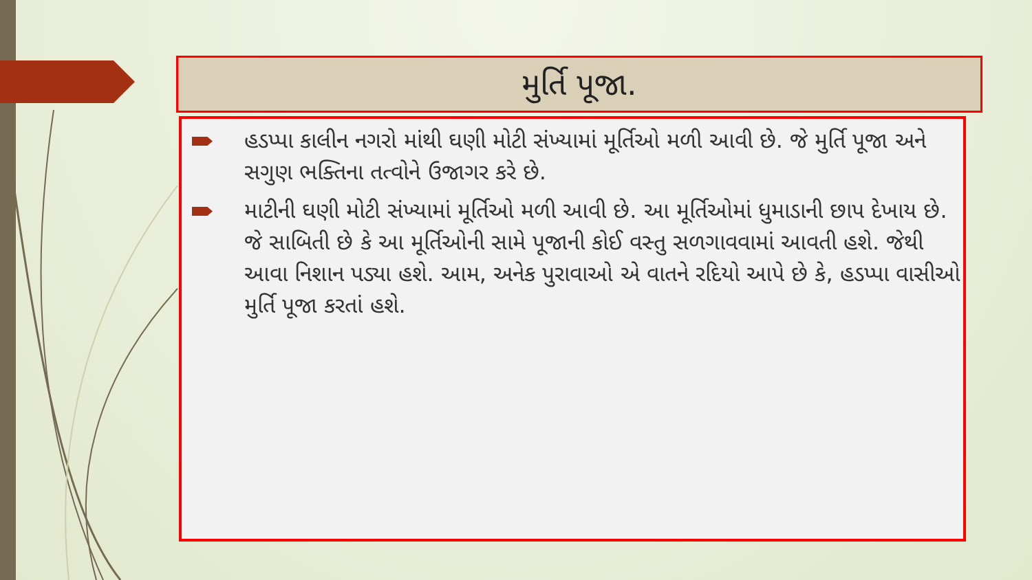મુર્તિ પૂજા.
હડપ્પા કાલીન નગરો માંથી ઘણી મોટી સંખ્યામાં મૂર્તિઓ મળી આવી છે. જે મુર્તિ પૂજા અને સગુણ ભક્તિના તત્વોને ઉજાગર કરે છે.
માટીની ઘણી મોટી સંખ્યામાં મૂર્તિઓ મળી આવી છે. આ મૂર્તિઓમાં ધુમાડાની છાપ દેખાય છે. જે સાબિતી છે કે આ મૂર્તિઓની સામે પૂજાની કોઈ વસ્તુ સળગાવવામાં આવતી હશે. જેથી આવા નિશાન પડ્યા હશે. આમ, અનેક પુરાવાઓ એ વાતને રદિયો આપે છે કે, હડપ્પા વાસીઓ મુર્તિ પૂજા કરતાં હશે.